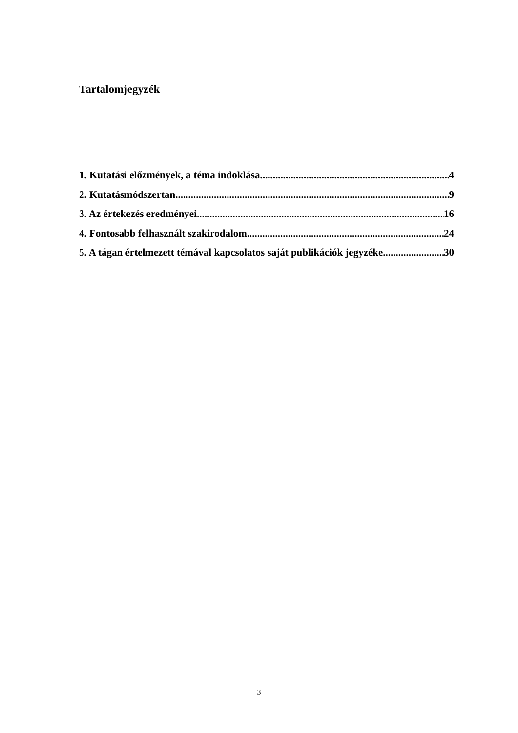Tartalomjegyzék
1. Kutatási előzmények, a téma indoklása 4
2. Kutatásmódszertan 9
3. Az értekezés eredményei 16
4. Fontosabb felhasznált szakirodalom 24
5. A tágan értelmezett témával kapcsolatos saját publikációk jegyzéke 30
3